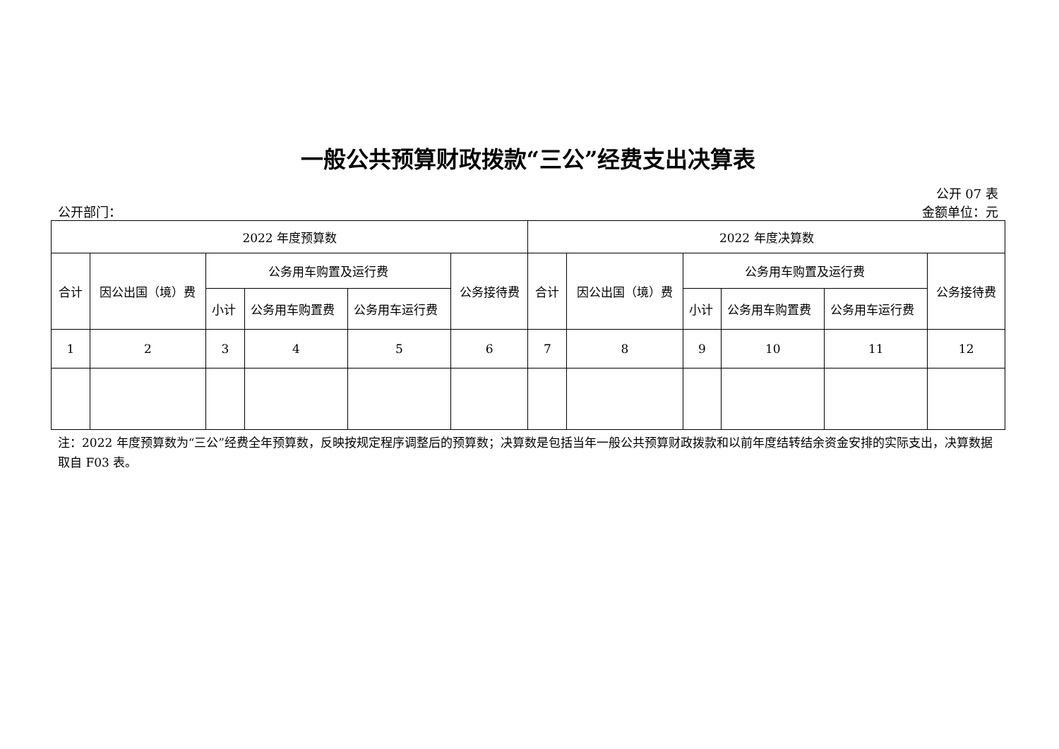一般公共预算财政拨款“三公”经费支出决算表
公开 07 表
公开部门： 金额单位：元
| 2022 年度预算数 | | | | | | 2022 年度决算数 | | | | | |
| --- | --- | --- | --- | --- | --- | --- | --- | --- | --- | --- | --- |
| 合计 | 因公出国（境）费 | 公务用车购置及运行费 | | | 公务接待费 | 合计 | 因公出国（境）费 | 公务用车购置及运行费 | | | 公务接待费 |
| | | 小计 | 公务用车购置费 | 公务用车运行费 | | | | 小计 | 公务用车购置费 | 公务用车运行费 | |
| 1 | 2 | 3 | 4 | 5 | 6 | 7 | 8 | 9 | 10 | 11 | 12 |
注：2022 年度预算数为“三公”经费全年预算数，反映按规定程序调整后的预算数；决算数是包括当年一般公共预算财政拨款和以前年度结转结余资金安排的实际支出，决算数据取自 F03 表。